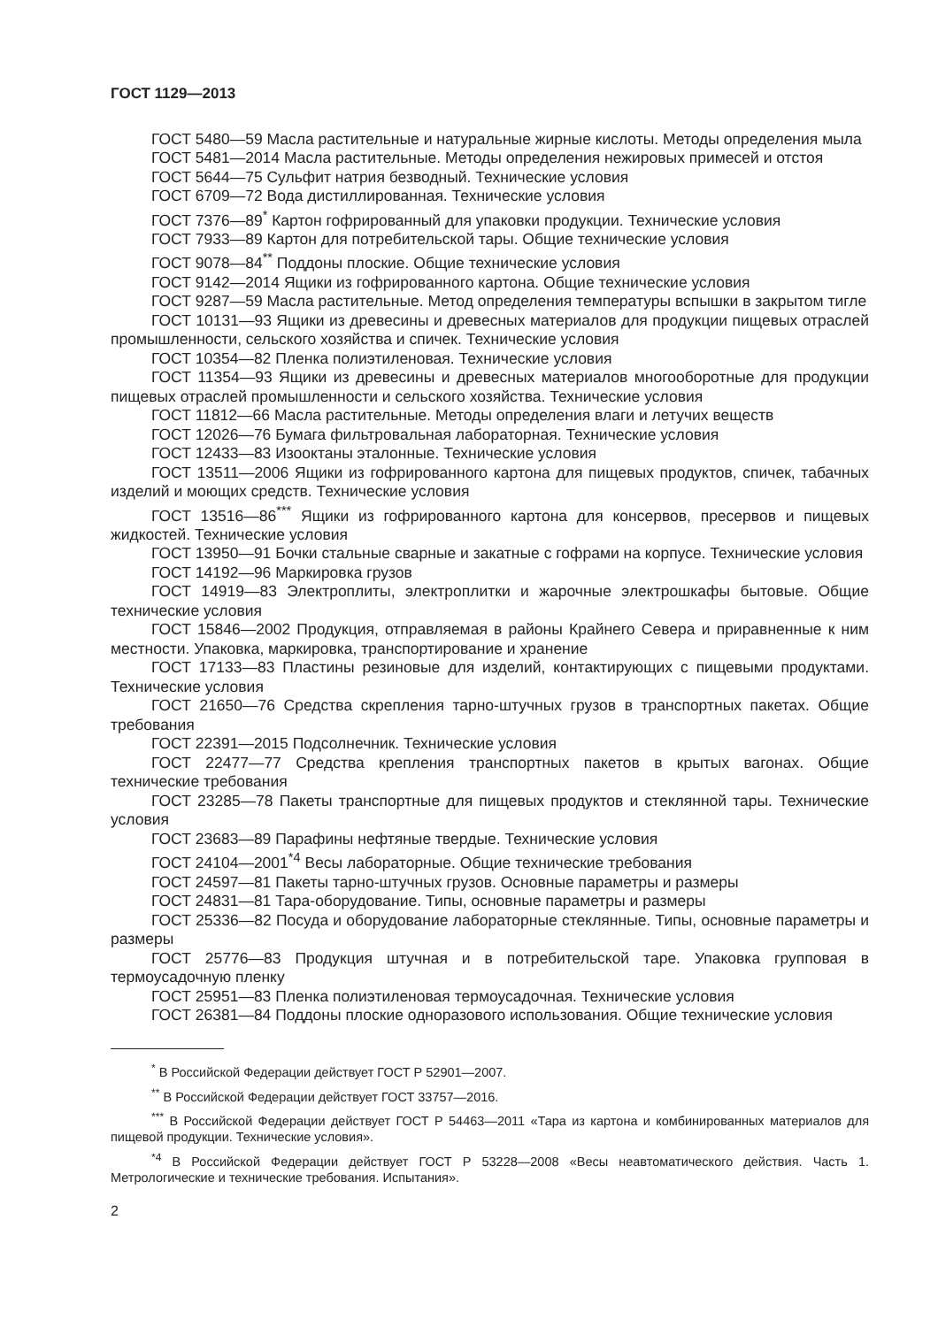ГОСТ 1129—2013
ГОСТ 5480—59 Масла растительные и натуральные жирные кислоты. Методы определения мыла
ГОСТ 5481—2014 Масла растительные. Методы определения нежировых примесей и отстоя
ГОСТ 5644—75 Сульфит натрия безводный. Технические условия
ГОСТ 6709—72 Вода дистиллированная. Технические условия
ГОСТ 7376—89<sup>*</sup> Картон гофрированный для упаковки продукции. Технические условия
ГОСТ 7933—89 Картон для потребительской тары. Общие технические условия
ГОСТ 9078—84<sup>**</sup> Поддоны плоские. Общие технические условия
ГОСТ 9142—2014 Ящики из гофрированного картона. Общие технические условия
ГОСТ 9287—59 Масла растительные. Метод определения температуры вспышки в закрытом тигле
ГОСТ 10131—93 Ящики из древесины и древесных материалов для продукции пищевых отраслей промышленности, сельского хозяйства и спичек. Технические условия
ГОСТ 10354—82 Пленка полиэтиленовая. Технические условия
ГОСТ 11354—93 Ящики из древесины и древесных материалов многооборотные для продукции пищевых отраслей промышленности и сельского хозяйства. Технические условия
ГОСТ 11812—66 Масла растительные. Методы определения влаги и летучих веществ
ГОСТ 12026—76 Бумага фильтровальная лабораторная. Технические условия
ГОСТ 12433—83 Изооктаны эталонные. Технические условия
ГОСТ 13511—2006 Ящики из гофрированного картона для пищевых продуктов, спичек, табачных изделий и моющих средств. Технические условия
ГОСТ 13516—86<sup>***</sup> Ящики из гофрированного картона для консервов, пресервов и пищевых жидкостей. Технические условия
ГОСТ 13950—91 Бочки стальные сварные и закатные с гофрами на корпусе. Технические условия
ГОСТ 14192—96 Маркировка грузов
ГОСТ 14919—83 Электроплиты, электроплитки и жарочные электрошкафы бытовые. Общие технические условия
ГОСТ 15846—2002 Продукция, отправляемая в районы Крайнего Севера и приравненные к ним местности. Упаковка, маркировка, транспортирование и хранение
ГОСТ 17133—83 Пластины резиновые для изделий, контактирующих с пищевыми продуктами. Технические условия
ГОСТ 21650—76 Средства скрепления тарно-штучных грузов в транспортных пакетах. Общие требования
ГОСТ 22391—2015 Подсолнечник. Технические условия
ГОСТ 22477—77 Средства крепления транспортных пакетов в крытых вагонах. Общие технические требования
ГОСТ 23285—78 Пакеты транспортные для пищевых продуктов и стеклянной тары. Технические условия
ГОСТ 23683—89 Парафины нефтяные твердые. Технические условия
ГОСТ 24104—2001<sup>*4</sup> Весы лабораторные. Общие технические требования
ГОСТ 24597—81 Пакеты тарно-штучных грузов. Основные параметры и размеры
ГОСТ 24831—81 Тара-оборудование. Типы, основные параметры и размеры
ГОСТ 25336—82 Посуда и оборудование лабораторные стеклянные. Типы, основные параметры и размеры
ГОСТ 25776—83 Продукция штучная и в потребительской таре. Упаковка групповая в термоусадочную пленку
ГОСТ 25951—83 Пленка полиэтиленовая термоусадочная. Технические условия
ГОСТ 26381—84 Поддоны плоские одноразового использования. Общие технические условия
<sup>*</sup> В Российской Федерации действует ГОСТ Р 52901—2007.
<sup>**</sup> В Российской Федерации действует ГОСТ 33757—2016.
<sup>***</sup> В Российской Федерации действует ГОСТ Р 54463—2011 «Тара из картона и комбинированных материалов для пищевой продукции. Технические условия».
<sup>*4</sup> В Российской Федерации действует ГОСТ Р 53228—2008 «Весы неавтоматического действия. Часть 1. Метрологические и технические требования. Испытания».
2